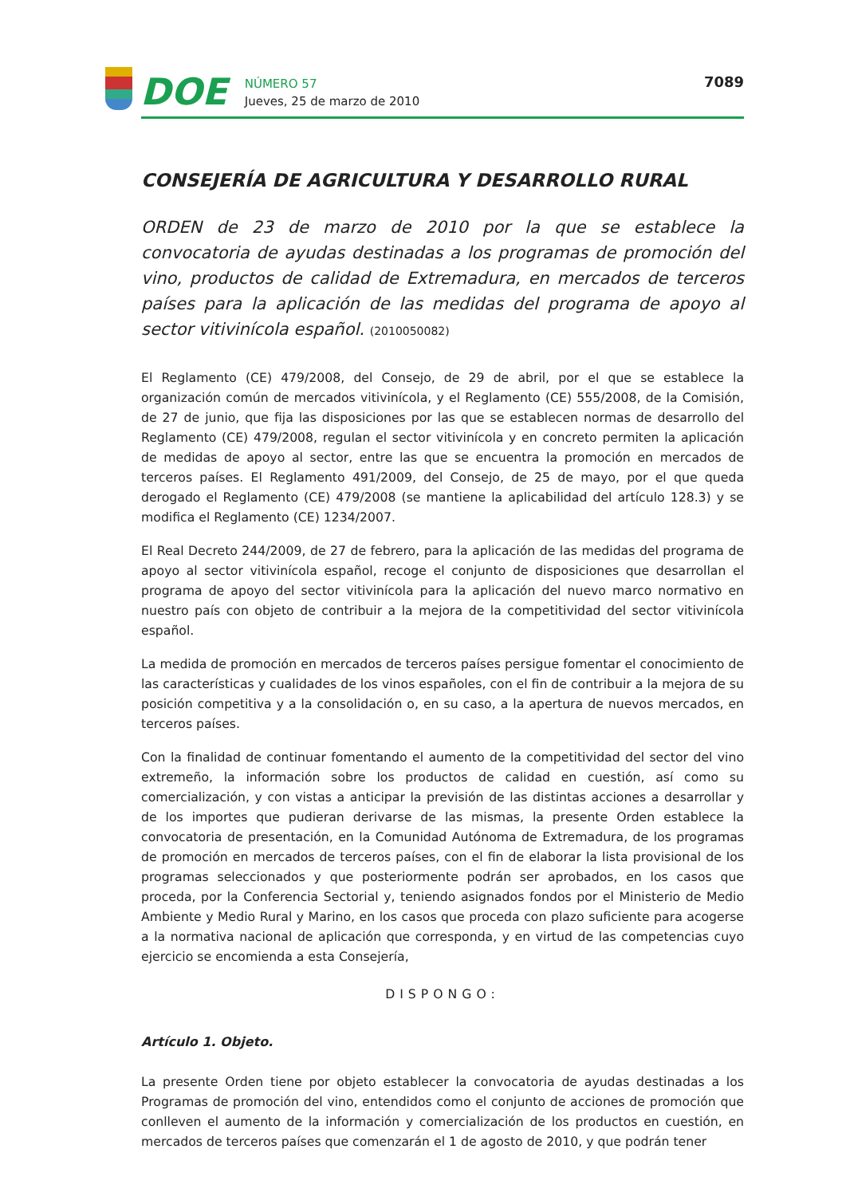DOE
NÚMERO 57
Jueves, 25 de marzo de 2010
7089
CONSEJERÍA DE AGRICULTURA Y DESARROLLO RURAL
ORDEN de 23 de marzo de 2010 por la que se establece la convocatoria de ayudas destinadas a los programas de promoción del vino, productos de calidad de Extremadura, en mercados de terceros países para la aplicación de las medidas del programa de apoyo al sector vitivinícola español. (2010050082)
El Reglamento (CE) 479/2008, del Consejo, de 29 de abril, por el que se establece la organización común de mercados vitivinícola, y el Reglamento (CE) 555/2008, de la Comisión, de 27 de junio, que fija las disposiciones por las que se establecen normas de desarrollo del Reglamento (CE) 479/2008, regulan el sector vitivinícola y en concreto permiten la aplicación de medidas de apoyo al sector, entre las que se encuentra la promoción en mercados de terceros países. El Reglamento 491/2009, del Consejo, de 25 de mayo, por el que queda derogado el Reglamento (CE) 479/2008 (se mantiene la aplicabilidad del artículo 128.3) y se modifica el Reglamento (CE) 1234/2007.
El Real Decreto 244/2009, de 27 de febrero, para la aplicación de las medidas del programa de apoyo al sector vitivinícola español, recoge el conjunto de disposiciones que desarrollan el programa de apoyo del sector vitivinícola para la aplicación del nuevo marco normativo en nuestro país con objeto de contribuir a la mejora de la competitividad del sector vitivinícola español.
La medida de promoción en mercados de terceros países persigue fomentar el conocimiento de las características y cualidades de los vinos españoles, con el fin de contribuir a la mejora de su posición competitiva y a la consolidación o, en su caso, a la apertura de nuevos mercados, en terceros países.
Con la finalidad de continuar fomentando el aumento de la competitividad del sector del vino extremeño, la información sobre los productos de calidad en cuestión, así como su comercialización, y con vistas a anticipar la previsión de las distintas acciones a desarrollar y de los importes que pudieran derivarse de las mismas, la presente Orden establece la convocatoria de presentación, en la Comunidad Autónoma de Extremadura, de los programas de promoción en mercados de terceros países, con el fin de elaborar la lista provisional de los programas seleccionados y que posteriormente podrán ser aprobados, en los casos que proceda, por la Conferencia Sectorial y, teniendo asignados fondos por el Ministerio de Medio Ambiente y Medio Rural y Marino, en los casos que proceda con plazo suficiente para acogerse a la normativa nacional de aplicación que corresponda, y en virtud de las competencias cuyo ejercicio se encomienda a esta Consejería,
DISPONGO:
Artículo 1. Objeto.
La presente Orden tiene por objeto establecer la convocatoria de ayudas destinadas a los Programas de promoción del vino, entendidos como el conjunto de acciones de promoción que conlleven el aumento de la información y comercialización de los productos en cuestión, en mercados de terceros países que comenzarán el 1 de agosto de 2010, y que podrán tener